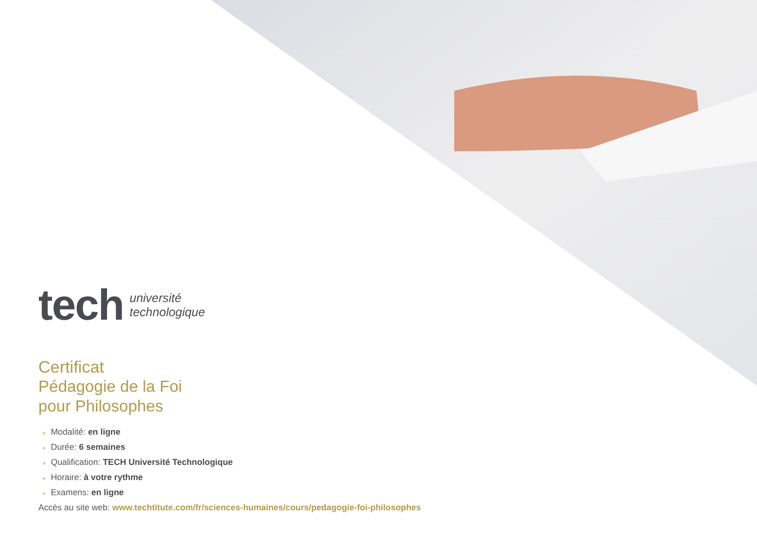tech université
technologique
Certificat
Pédagogie de la Foi
pour Philosophes
» Modalité: en ligne
» Durée: 6 semaines
» Qualification: TECH Université Technologique
» Horaire: à votre rythme
» Examens: en ligne
Accès au site web: www.techtitute.com/fr/sciences-humaines/cours/pedagogie-foi-philosophes